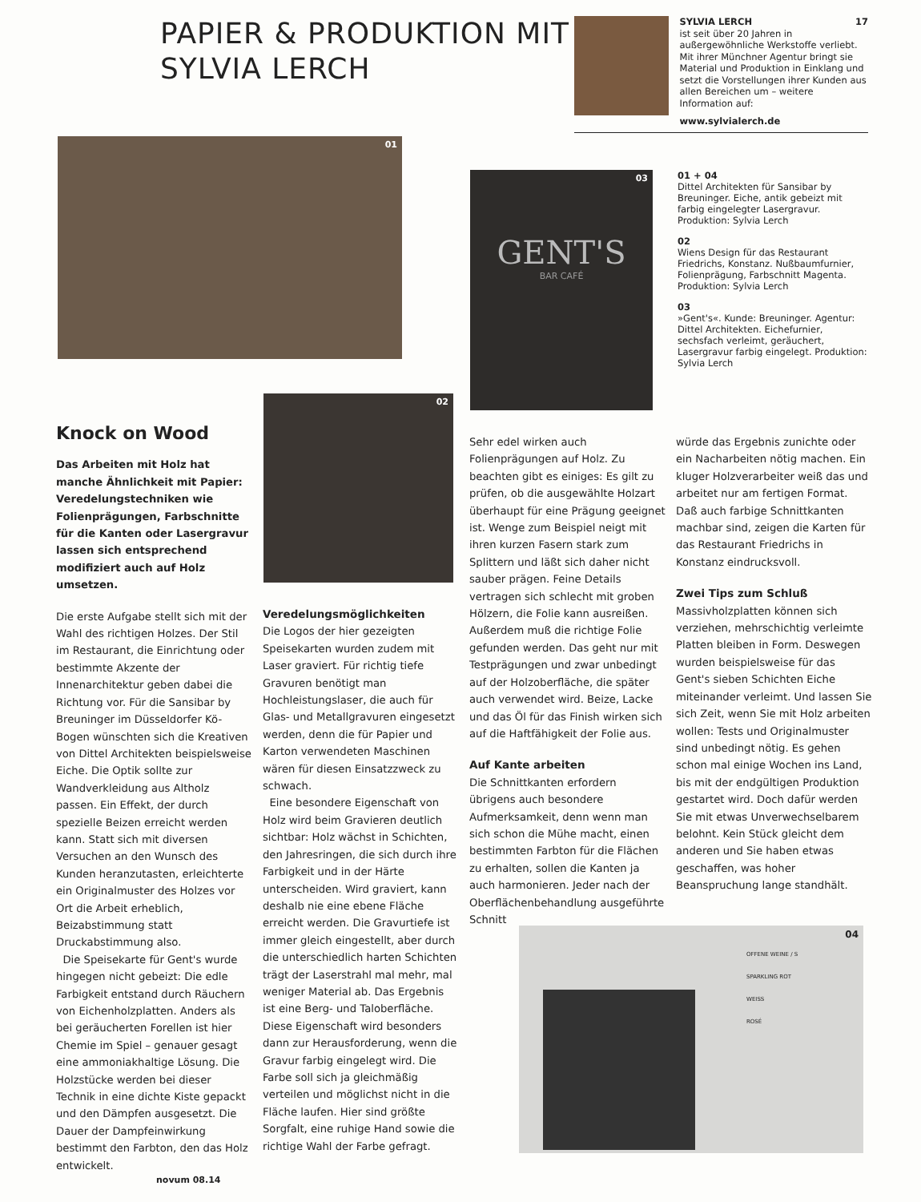PAPIER & PRODUKTION MIT SYLVIA LERCH
SYLVIA LERCH 17
ist seit über 20 Jahren in außergewöhnliche Werkstoffe verliebt. Mit ihrer Münchner Agentur bringt sie Material und Produktion in Einklang und setzt die Vorstellungen ihrer Kunden aus allen Bereichen um – weitere Information auf:
www.sylvialerch.de
01
03
GENT'S
BAR CAFÉ
01 + 04
Dittel Architekten für Sansibar by Breuninger. Eiche, antik gebeizt mit farbig eingelegter Lasergravur. Produktion: Sylvia Lerch
02
Wiens Design für das Restaurant Friedrichs, Konstanz. Nußbaumfurnier, Folienprägung, Farbschnitt Magenta. Produktion: Sylvia Lerch
03
»Gent's«. Kunde: Breuninger. Agentur: Dittel Architekten. Eichefurnier, sechsfach verleimt, geräuchert, Lasergravur farbig eingelegt. Produktion: Sylvia Lerch
02
Knock on Wood
Das Arbeiten mit Holz hat manche Ähnlichkeit mit Papier: Veredelungstechniken wie Folienprägungen, Farbschnitte für die Kanten oder Lasergravur lassen sich entsprechend modifiziert auch auf Holz umsetzen.
Die erste Aufgabe stellt sich mit der Wahl des richtigen Holzes. Der Stil im Restaurant, die Einrichtung oder bestimmte Akzente der Innenarchitektur geben dabei die Richtung vor. Für die Sansibar by Breuninger im Düsseldorfer Kö-Bogen wünschten sich die Kreativen von Dittel Architekten beispielsweise Eiche. Die Optik sollte zur Wandverkleidung aus Altholz passen. Ein Effekt, der durch spezielle Beizen erreicht werden kann. Statt sich mit diversen Versuchen an den Wunsch des Kunden heranzutasten, erleichterte ein Originalmuster des Holzes vor Ort die Arbeit erheblich, Beizabstimmung statt Druckabstimmung also.
Die Speisekarte für Gent's wurde hingegen nicht gebeizt: Die edle Farbigkeit entstand durch Räuchern von Eichenholzplatten. Anders als bei geräucherten Forellen ist hier Chemie im Spiel – genauer gesagt eine ammoniakhaltige Lösung. Die Holzstücke werden bei dieser Technik in eine dichte Kiste gepackt und den Dämpfen ausgesetzt. Die Dauer der Dampfeinwirkung bestimmt den Farbton, den das Holz entwickelt.
Veredelungsmöglichkeiten
Die Logos der hier gezeigten Speisekarten wurden zudem mit Laser graviert. Für richtig tiefe Gravuren benötigt man Hochleistungslaser, die auch für Glas- und Metallgravuren eingesetzt werden, denn die für Papier und Karton verwendeten Maschinen wären für diesen Einsatzzweck zu schwach.
Eine besondere Eigenschaft von Holz wird beim Gravieren deutlich sichtbar: Holz wächst in Schichten, den Jahresringen, die sich durch ihre Farbigkeit und in der Härte unterscheiden. Wird graviert, kann deshalb nie eine ebene Fläche erreicht werden. Die Gravurtiefe ist immer gleich eingestellt, aber durch die unterschiedlich harten Schichten trägt der Laserstrahl mal mehr, mal weniger Material ab. Das Ergebnis ist eine Berg- und Taloberfläche. Diese Eigenschaft wird besonders dann zur Herausforderung, wenn die Gravur farbig eingelegt wird. Die Farbe soll sich ja gleichmäßig verteilen und möglichst nicht in die Fläche laufen. Hier sind größte Sorgfalt, eine ruhige Hand sowie die richtige Wahl der Farbe gefragt.
Sehr edel wirken auch Folienprägungen auf Holz. Zu beachten gibt es einiges: Es gilt zu prüfen, ob die ausgewählte Holzart überhaupt für eine Prägung geeignet ist. Wenge zum Beispiel neigt mit ihren kurzen Fasern stark zum Splittern und läßt sich daher nicht sauber prägen. Feine Details vertragen sich schlecht mit groben Hölzern, die Folie kann ausreißen. Außerdem muß die richtige Folie gefunden werden. Das geht nur mit Testprägungen und zwar unbedingt auf der Holzoberfläche, die später auch verwendet wird. Beize, Lacke und das Öl für das Finish wirken sich auf die Haftfähigkeit der Folie aus.
Auf Kante arbeiten
Die Schnittkanten erfordern übrigens auch besondere Aufmerksamkeit, denn wenn man sich schon die Mühe macht, einen bestimmten Farbton für die Flächen zu erhalten, sollen die Kanten ja auch harmonieren. Jeder nach der Oberflächenbehandlung ausgeführte Schnitt
würde das Ergebnis zunichte oder ein Nacharbeiten nötig machen. Ein kluger Holzverarbeiter weiß das und arbeitet nur am fertigen Format. Daß auch farbige Schnittkanten machbar sind, zeigen die Karten für das Restaurant Friedrichs in Konstanz eindrucksvoll.
Zwei Tips zum Schluß
Massivholzplatten können sich verziehen, mehrschichtig verleimte Platten bleiben in Form. Deswegen wurden beispielsweise für das Gent's sieben Schichten Eiche miteinander verleimt. Und lassen Sie sich Zeit, wenn Sie mit Holz arbeiten wollen: Tests und Originalmuster sind unbedingt nötig. Es gehen schon mal einige Wochen ins Land, bis mit der endgültigen Produktion gestartet wird. Doch dafür werden Sie mit etwas Unverwechselbarem belohnt. Kein Stück gleicht dem anderen und Sie haben etwas geschaffen, was hoher Beanspruchung lange standhält.
04
OFFENE WEINE / S
SPARKLING ROT
WEISS
ROSÉ
novum 08.14